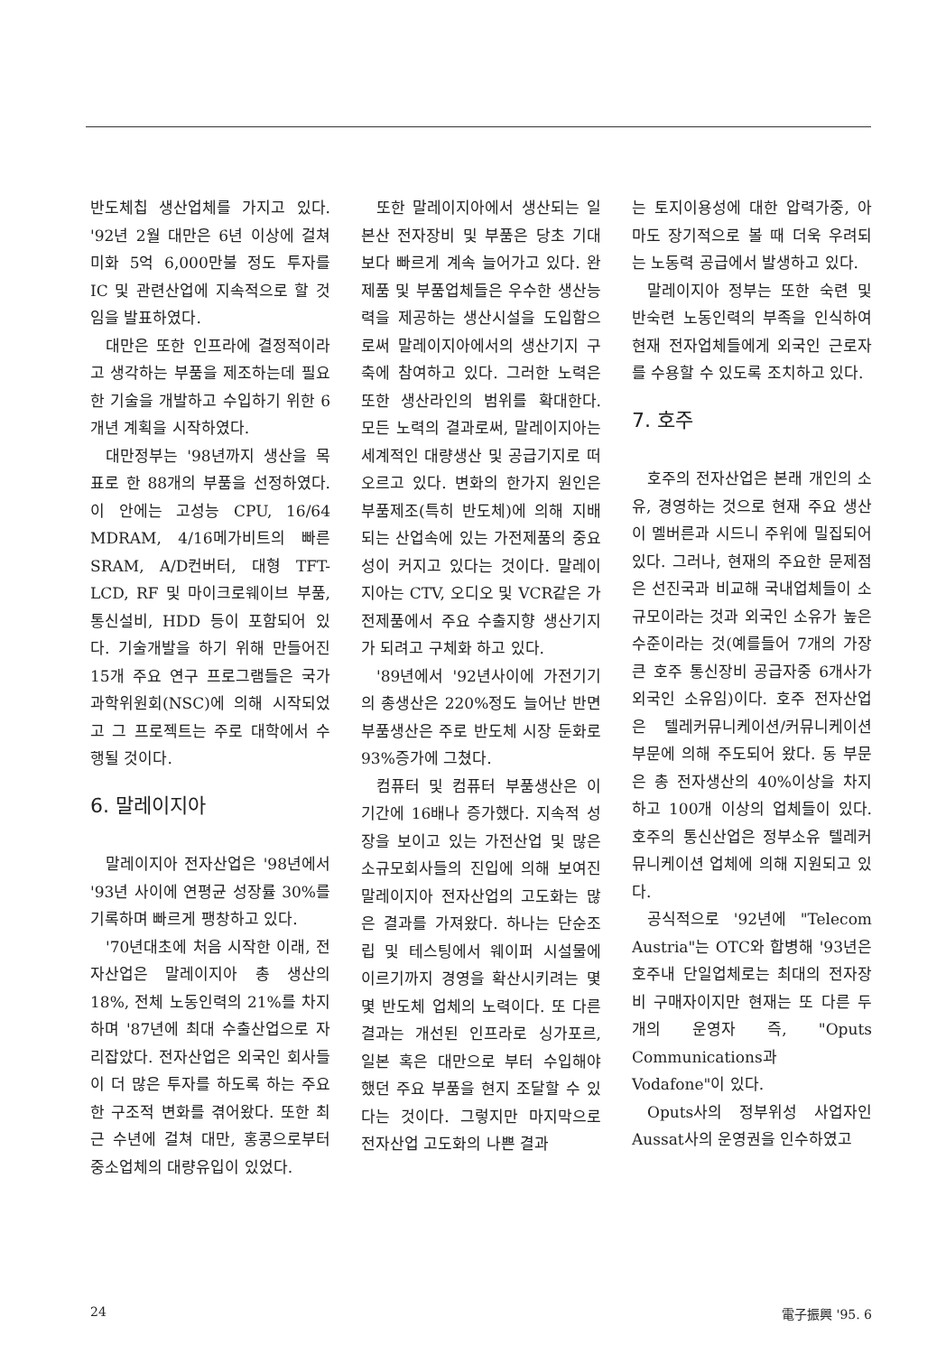반도체칩 생산업체를 가지고 있다. '92년 2월 대만은 6년 이상에 걸쳐 미화 5억 6,000만불 정도 투자를 IC 및 관련산업에 지속적으로 할 것임을 발표하였다.
대만은 또한 인프라에 결정적이라고 생각하는 부품을 제조하는데 필요한 기술을 개발하고 수입하기 위한 6개년 계획을 시작하였다.
대만정부는 '98년까지 생산을 목표로 한 88개의 부품을 선정하였다. 이 안에는 고성능 CPU, 16/64 MDRAM, 4/16메가비트의 빠른 SRAM, A/D컨버터, 대형 TFT-LCD, RF 및 마이크로웨이브 부품, 통신설비, HDD 등이 포함되어 있다. 기술개발을 하기 위해 만들어진 15개 주요 연구 프로그램들은 국가과학위원회(NSC)에 의해 시작되었고 그 프로젝트는 주로 대학에서 수행될 것이다.
6. 말레이지아
말레이지아 전자산업은 '98년에서 '93년 사이에 연평균 성장률 30%를 기록하며 빠르게 팽창하고 있다.
'70년대초에 처음 시작한 이래, 전자산업은 말레이지아 총 생산의 18%, 전체 노동인력의 21%를 차지하며 '87년에 최대 수출산업으로 자리잡았다. 전자산업은 외국인 회사들이 더 많은 투자를 하도록 하는 주요한 구조적 변화를 겪어왔다. 또한 최근 수년에 걸쳐 대만, 홍콩으로부터 중소업체의 대량유입이 있었다.
또한 말레이지아에서 생산되는 일본산 전자장비 및 부품은 당초 기대보다 빠르게 계속 늘어가고 있다. 완제품 및 부품업체들은 우수한 생산능력을 제공하는 생산시설을 도입함으로써 말레이지아에서의 생산기지 구축에 참여하고 있다. 그러한 노력은 또한 생산라인의 범위를 확대한다. 모든 노력의 결과로써, 말레이지아는 세계적인 대량생산 및 공급기지로 떠오르고 있다. 변화의 한가지 원인은 부품제조(특히 반도체)에 의해 지배되는 산업속에 있는 가전제품의 중요성이 커지고 있다는 것이다. 말레이지아는 CTV, 오디오 및 VCR같은 가전제품에서 주요 수출지향 생산기지가 되려고 구체화 하고 있다.
'89년에서 '92년사이에 가전기기의 총생산은 220%정도 늘어난 반면 부품생산은 주로 반도체 시장 둔화로 93%증가에 그쳤다.
컴퓨터 및 컴퓨터 부품생산은 이 기간에 16배나 증가했다. 지속적 성장을 보이고 있는 가전산업 및 많은 소규모회사들의 진입에 의해 보여진 말레이지아 전자산업의 고도화는 많은 결과를 가져왔다. 하나는 단순조립 및 테스팅에서 웨이퍼 시설물에 이르기까지 경영을 확산시키려는 몇몇 반도체 업체의 노력이다. 또 다른 결과는 개선된 인프라로 싱가포르, 일본 혹은 대만으로 부터 수입해야 했던 주요 부품을 현지 조달할 수 있다는 것이다. 그렇지만 마지막으로 전자산업 고도화의 나쁜 결과
는 토지이용성에 대한 압력가중, 아마도 장기적으로 볼 때 더욱 우려되는 노동력 공급에서 발생하고 있다.
말레이지아 정부는 또한 숙련 및 반숙련 노동인력의 부족을 인식하여 현재 전자업체들에게 외국인 근로자를 수용할 수 있도록 조치하고 있다.
7. 호주
호주의 전자산업은 본래 개인의 소유, 경영하는 것으로 현재 주요 생산이 멜버른과 시드니 주위에 밀집되어 있다. 그러나, 현재의 주요한 문제점은 선진국과 비교해 국내업체들이 소규모이라는 것과 외국인 소유가 높은 수준이라는 것(예를들어 7개의 가장 큰 호주 통신장비 공급자중 6개사가 외국인 소유임)이다. 호주 전자산업은 텔레커뮤니케이션/커뮤니케이션 부문에 의해 주도되어 왔다. 동 부문은 총 전자생산의 40%이상을 차지하고 100개 이상의 업체들이 있다. 호주의 통신산업은 정부소유 텔레커뮤니케이션 업체에 의해 지원되고 있다.
공식적으로 '92년에 "Telecom Austria"는 OTC와 합병해 '93년은 호주내 단일업체로는 최대의 전자장비 구매자이지만 현재는 또 다른 두개의 운영자 즉, "Oputs Communications과 Vodafone"이 있다.
Oputs사의 정부위성 사업자인 Aussat사의 운영권을 인수하였고
24 電子振興 '95. 6